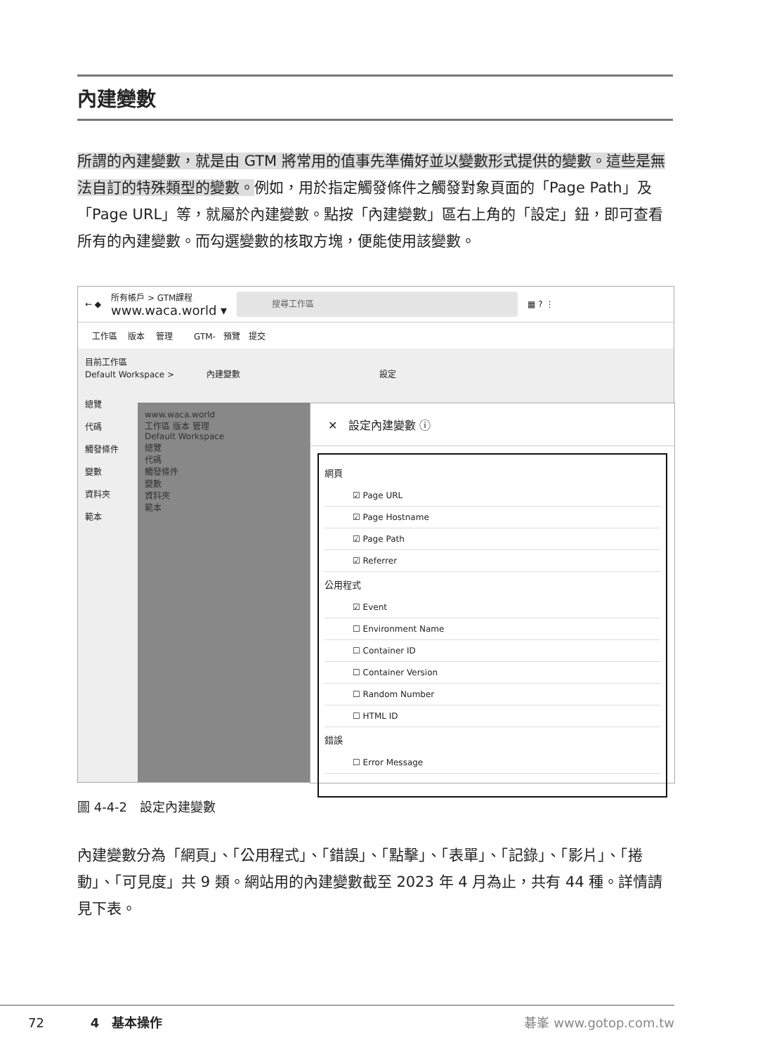內建變數
所謂的內建變數，就是由 GTM 將常用的值事先準備好並以變數形式提供的變數。這些是無法自訂的特殊類型的變數。例如，用於指定觸發條件之觸發對象頁面的「Page Path」及「Page URL」等，就屬於內建變數。點按「內建變數」區右上角的「設定」鈕，即可查看所有的內建變數。而勾選變數的核取方塊，便能使用該變數。
← ◆ 所有帳戶 > GTM課程
www.waca.world ▾ 搜尋工作區 ▦ ? ⋮
工作區 版本 管理 GTM- 預覽 提交
目前工作區
Default Workspace > 內建變數 設定
總覽
代碼
觸發條件
變數
資料夾
範本
www.waca.world
工作區 版本 管理
Default Workspace
總覽
代碼
觸發條件
變數
資料夾
範本
✕ 設定內建變數 ⓘ
網頁
☑ Page URL
☑ Page Hostname
☑ Page Path
☑ Referrer
公用程式
☑ Event
☐ Environment Name
☐ Container ID
☐ Container Version
☐ Random Number
☐ HTML ID
錯誤
☐ Error Message
圖 4-4-2　設定內建變數
內建變數分為「網頁」、「公用程式」、「錯誤」、「點擊」、「表單」、「記錄」、「影片」、「捲動」、「可見度」共 9 類。網站用的內建變數截至 2023 年 4 月為止，共有 44 種。詳情請見下表。
72 4　基本操作 碁峯 www.gotop.com.tw